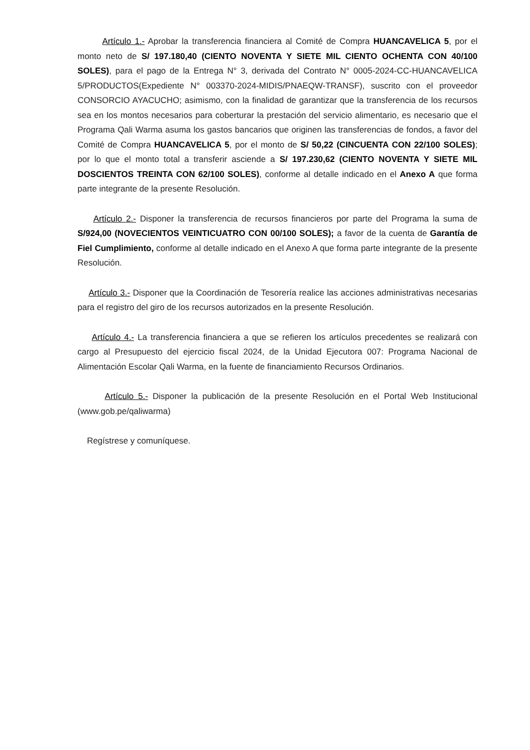Artículo 1.- Aprobar la transferencia financiera al Comité de Compra HUANCAVELICA 5, por el monto neto de S/ 197.180,40 (CIENTO NOVENTA Y SIETE MIL CIENTO OCHENTA CON 40/100 SOLES), para el pago de la Entrega N° 3, derivada del Contrato N° 0005-2024-CC-HUANCAVELICA 5/PRODUCTOS(Expediente N° 003370-2024-MIDIS/PNAEQW-TRANSF), suscrito con el proveedor CONSORCIO AYACUCHO; asimismo, con la finalidad de garantizar que la transferencia de los recursos sea en los montos necesarios para coberturar la prestación del servicio alimentario, es necesario que el Programa Qali Warma asuma los gastos bancarios que originen las transferencias de fondos, a favor del Comité de Compra HUANCAVELICA 5, por el monto de S/ 50,22 (CINCUENTA CON 22/100 SOLES); por lo que el monto total a transferir asciende a S/ 197.230,62 (CIENTO NOVENTA Y SIETE MIL DOSCIENTOS TREINTA CON 62/100 SOLES), conforme al detalle indicado en el Anexo A que forma parte integrante de la presente Resolución.
Artículo 2.- Disponer la transferencia de recursos financieros por parte del Programa la suma de S/924,00 (NOVECIENTOS VEINTICUATRO CON 00/100 SOLES); a favor de la cuenta de Garantía de Fiel Cumplimiento, conforme al detalle indicado en el Anexo A que forma parte integrante de la presente Resolución.
Artículo 3.- Disponer que la Coordinación de Tesorería realice las acciones administrativas necesarias para el registro del giro de los recursos autorizados en la presente Resolución.
Artículo 4.- La transferencia financiera a que se refieren los artículos precedentes se realizará con cargo al Presupuesto del ejercicio fiscal 2024, de la Unidad Ejecutora 007: Programa Nacional de Alimentación Escolar Qali Warma, en la fuente de financiamiento Recursos Ordinarios.
Artículo 5.- Disponer la publicación de la presente Resolución en el Portal Web Institucional (www.gob.pe/qaliwarma)
Regístrese y comuníquese.